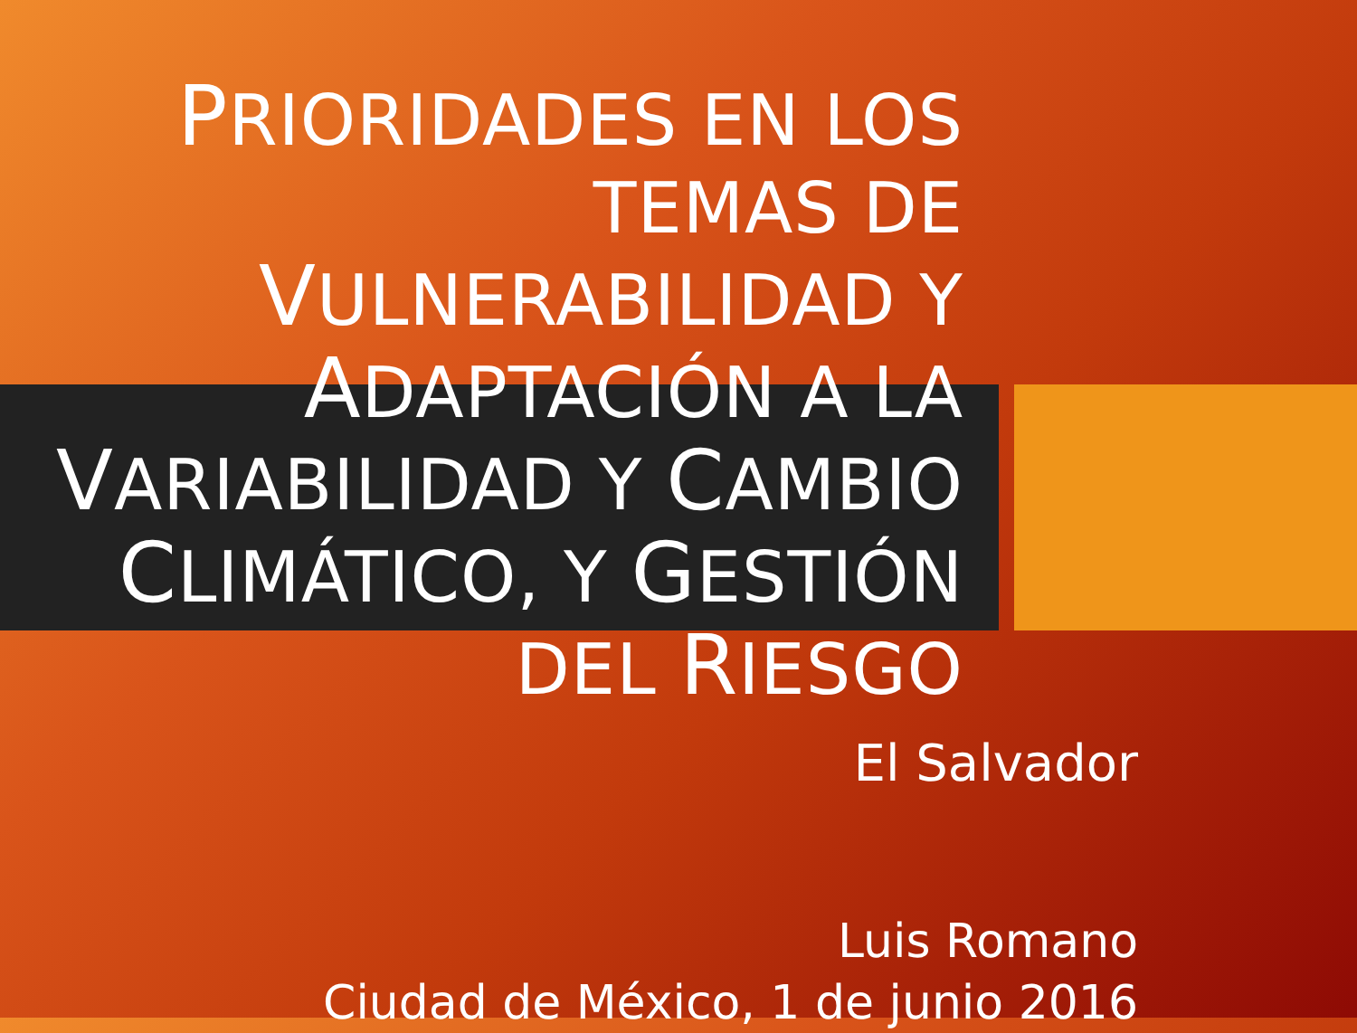PRIORIDADES EN LOS TEMAS DE VULNERABILIDAD Y ADAPTACIÓN A LA VARIABILIDAD Y CAMBIO CLIMÁTICO, Y GESTIÓN DEL RIESGO
El Salvador
Luis Romano
Ciudad de México, 1 de junio 2016